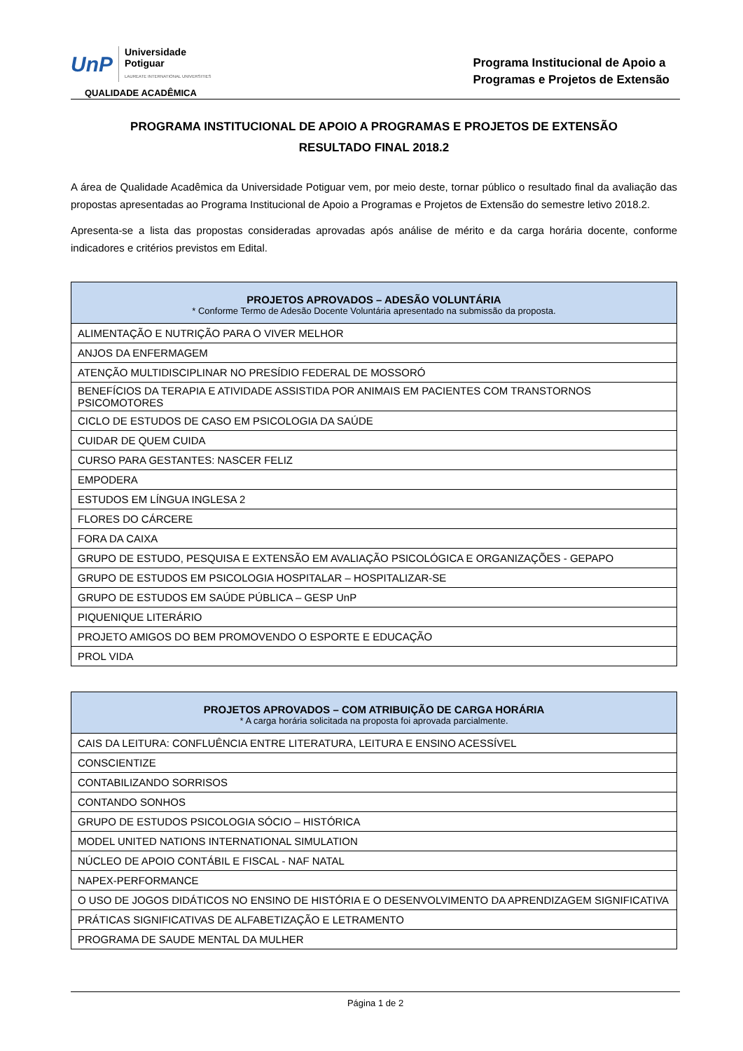UnP Universidade
Potiguar
LAUREATE INTERNATIONAL UNIVERSITIES
QUALIDADE ACADÊMICA
Programa Institucional de Apoio a
Programas e Projetos de Extensão
PROGRAMA INSTITUCIONAL DE APOIO A PROGRAMAS E PROJETOS DE EXTENSÃO
RESULTADO FINAL 2018.2
A área de Qualidade Acadêmica da Universidade Potiguar vem, por meio deste, tornar público o resultado final da avaliação das propostas apresentadas ao Programa Institucional de Apoio a Programas e Projetos de Extensão do semestre letivo 2018.2.
Apresenta-se a lista das propostas consideradas aprovadas após análise de mérito e da carga horária docente, conforme indicadores e critérios previstos em Edital.
| PROJETOS APROVADOS – ADESÃO VOLUNTÁRIA * Conforme Termo de Adesão Docente Voluntária apresentado na submissão da proposta. |
| --- |
| ALIMENTAÇÃO E NUTRIÇÃO PARA O VIVER MELHOR |
| ANJOS DA ENFERMAGEM |
| ATENÇÃO MULTIDISCIPLINAR NO PRESÍDIO FEDERAL DE MOSSORÓ |
| BENEFÍCIOS DA TERAPIA E ATIVIDADE ASSISTIDA POR ANIMAIS EM PACIENTES COM TRANSTORNOS PSICOMOTORES |
| CICLO DE ESTUDOS DE CASO EM PSICOLOGIA DA SAÚDE |
| CUIDAR DE QUEM CUIDA |
| CURSO PARA GESTANTES: NASCER FELIZ |
| EMPODERA |
| ESTUDOS EM LÍNGUA INGLESA 2 |
| FLORES DO CÁRCERE |
| FORA DA CAIXA |
| GRUPO DE ESTUDO, PESQUISA E EXTENSÃO EM AVALIAÇÃO PSICOLÓGICA E ORGANIZAÇÕES - GEPAPO |
| GRUPO DE ESTUDOS EM PSICOLOGIA HOSPITALAR – HOSPITALIZAR-SE |
| GRUPO DE ESTUDOS EM SAÚDE PÚBLICA – GESP UnP |
| PIQUENIQUE LITERÁRIO |
| PROJETO AMIGOS DO BEM PROMOVENDO O ESPORTE E EDUCAÇÃO |
| PROL VIDA |
| PROJETOS APROVADOS – COM ATRIBUIÇÃO DE CARGA HORÁRIA * A carga horária solicitada na proposta foi aprovada parcialmente. |
| --- |
| CAIS DA LEITURA: CONFLUÊNCIA ENTRE LITERATURA, LEITURA E ENSINO ACESSÍVEL |
| CONSCIENTIZE |
| CONTABILIZANDO SORRISOS |
| CONTANDO SONHOS |
| GRUPO DE ESTUDOS PSICOLOGIA SÓCIO – HISTÓRICA |
| MODEL UNITED NATIONS INTERNATIONAL SIMULATION |
| NÚCLEO DE APOIO CONTÁBIL E FISCAL - NAF NATAL |
| NAPEX-PERFORMANCE |
| O USO DE JOGOS DIDÁTICOS NO ENSINO DE HISTÓRIA E O DESENVOLVIMENTO DA APRENDIZAGEM SIGNIFICATIVA |
| PRÁTICAS SIGNIFICATIVAS DE ALFABETIZAÇÃO E LETRAMENTO |
| PROGRAMA DE SAUDE MENTAL DA MULHER |
Página 1 de 2